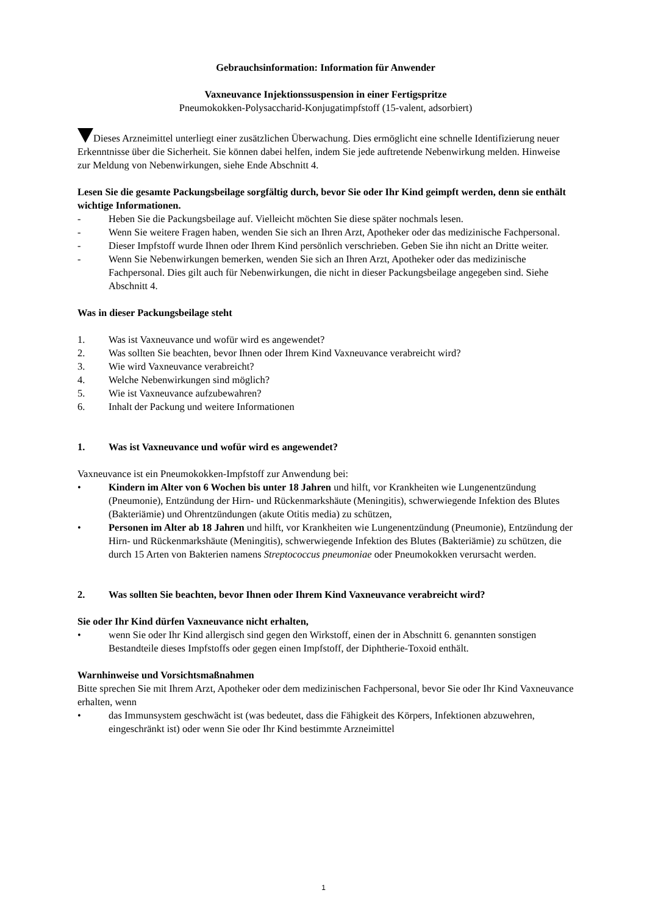Gebrauchsinformation: Information für Anwender
Vaxneuvance Injektionssuspension in einer Fertigspritze
Pneumokokken-Polysaccharid-Konjugatimpfstoff (15-valent, adsorbiert)
Dieses Arzneimittel unterliegt einer zusätzlichen Überwachung. Dies ermöglicht eine schnelle Identifizierung neuer Erkenntnisse über die Sicherheit. Sie können dabei helfen, indem Sie jede auftretende Nebenwirkung melden. Hinweise zur Meldung von Nebenwirkungen, siehe Ende Abschnitt 4.
Lesen Sie die gesamte Packungsbeilage sorgfältig durch, bevor Sie oder Ihr Kind geimpft werden, denn sie enthält wichtige Informationen.
- Heben Sie die Packungsbeilage auf. Vielleicht möchten Sie diese später nochmals lesen.
- Wenn Sie weitere Fragen haben, wenden Sie sich an Ihren Arzt, Apotheker oder das medizinische Fachpersonal.
- Dieser Impfstoff wurde Ihnen oder Ihrem Kind persönlich verschrieben. Geben Sie ihn nicht an Dritte weiter.
- Wenn Sie Nebenwirkungen bemerken, wenden Sie sich an Ihren Arzt, Apotheker oder das medizinische Fachpersonal. Dies gilt auch für Nebenwirkungen, die nicht in dieser Packungsbeilage angegeben sind. Siehe Abschnitt 4.
Was in dieser Packungsbeilage steht
1. Was ist Vaxneuvance und wofür wird es angewendet?
2. Was sollten Sie beachten, bevor Ihnen oder Ihrem Kind Vaxneuvance verabreicht wird?
3. Wie wird Vaxneuvance verabreicht?
4. Welche Nebenwirkungen sind möglich?
5. Wie ist Vaxneuvance aufzubewahren?
6. Inhalt der Packung und weitere Informationen
1. Was ist Vaxneuvance und wofür wird es angewendet?
Vaxneuvance ist ein Pneumokokken-Impfstoff zur Anwendung bei:
• Kindern im Alter von 6 Wochen bis unter 18 Jahren und hilft, vor Krankheiten wie Lungenentzündung (Pneumonie), Entzündung der Hirn- und Rückenmarkshäute (Meningitis), schwerwiegende Infektion des Blutes (Bakteriämie) und Ohrentzündungen (akute Otitis media) zu schützen,
• Personen im Alter ab 18 Jahren und hilft, vor Krankheiten wie Lungenentzündung (Pneumonie), Entzündung der Hirn- und Rückenmarkshäute (Meningitis), schwerwiegende Infektion des Blutes (Bakteriämie) zu schützen, die durch 15 Arten von Bakterien namens Streptococcus pneumoniae oder Pneumokokken verursacht werden.
2. Was sollten Sie beachten, bevor Ihnen oder Ihrem Kind Vaxneuvance verabreicht wird?
Sie oder Ihr Kind dürfen Vaxneuvance nicht erhalten,
• wenn Sie oder Ihr Kind allergisch sind gegen den Wirkstoff, einen der in Abschnitt 6. genannten sonstigen Bestandteile dieses Impfstoffs oder gegen einen Impfstoff, der Diphtherie-Toxoid enthält.
Warnhinweise und Vorsichtsmaßnahmen
Bitte sprechen Sie mit Ihrem Arzt, Apotheker oder dem medizinischen Fachpersonal, bevor Sie oder Ihr Kind Vaxneuvance erhalten, wenn
• das Immunsystem geschwächt ist (was bedeutet, dass die Fähigkeit des Körpers, Infektionen abzuwehren, eingeschränkt ist) oder wenn Sie oder Ihr Kind bestimmte Arzneimittel
1